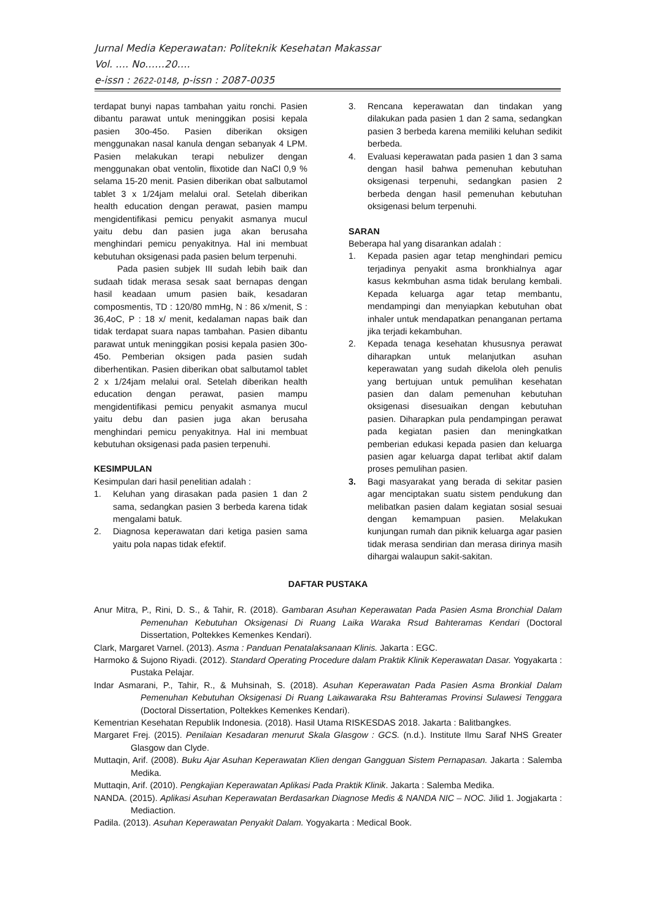Jurnal Media Keperawatan: Politeknik Kesehatan Makassar
Vol. …. No……20….
e-issn : 2622-0148, p-issn : 2087-0035
terdapat bunyi napas tambahan yaitu ronchi. Pasien dibantu parawat untuk meninggikan posisi kepala pasien 30o-45o. Pasien diberikan oksigen menggunakan nasal kanula dengan sebanyak 4 LPM. Pasien melakukan terapi nebulizer dengan menggunakan obat ventolin, flixotide dan NaCl 0,9 % selama 15-20 menit. Pasien diberikan obat salbutamol tablet 3 x 1/24jam melalui oral. Setelah diberikan health education dengan perawat, pasien mampu mengidentifikasi pemicu penyakit asmanya mucul yaitu debu dan pasien juga akan berusaha menghindari pemicu penyakitnya. Hal ini membuat kebutuhan oksigenasi pada pasien belum terpenuhi.
Pada pasien subjek III sudah lebih baik dan sudaah tidak merasa sesak saat bernapas dengan hasil keadaan umum pasien baik, kesadaran composmentis, TD : 120/80 mmHg, N : 86 x/menit, S : 36,4oC, P : 18 x/ menit, kedalaman napas baik dan tidak terdapat suara napas tambahan. Pasien dibantu parawat untuk meninggikan posisi kepala pasien 30o-45o. Pemberian oksigen pada pasien sudah diberhentikan. Pasien diberikan obat salbutamol tablet 2 x 1/24jam melalui oral. Setelah diberikan health education dengan perawat, pasien mampu mengidentifikasi pemicu penyakit asmanya mucul yaitu debu dan pasien juga akan berusaha menghindari pemicu penyakitnya. Hal ini membuat kebutuhan oksigenasi pada pasien terpenuhi.
KESIMPULAN
Kesimpulan dari hasil penelitian adalah :
1. Keluhan yang dirasakan pada pasien 1 dan 2 sama, sedangkan pasien 3 berbeda karena tidak mengalami batuk.
2. Diagnosa keperawatan dari ketiga pasien sama yaitu pola napas tidak efektif.
3. Rencana keperawatan dan tindakan yang dilakukan pada pasien 1 dan 2 sama, sedangkan pasien 3 berbeda karena memiliki keluhan sedikit berbeda.
4. Evaluasi keperawatan pada pasien 1 dan 3 sama dengan hasil bahwa pemenuhan kebutuhan oksigenasi terpenuhi, sedangkan pasien 2 berbeda dengan hasil pemenuhan kebutuhan oksigenasi belum terpenuhi.
SARAN
Beberapa hal yang disarankan adalah :
1. Kepada pasien agar tetap menghindari pemicu terjadinya penyakit asma bronkhialnya agar kasus kekmbuhan asma tidak berulang kembali. Kepada keluarga agar tetap membantu, mendampingi dan menyiapkan kebutuhan obat inhaler untuk mendapatkan penanganan pertama jika terjadi kekambuhan.
2. Kepada tenaga kesehatan khususnya perawat diharapkan untuk melanjutkan asuhan keperawatan yang sudah dikelola oleh penulis yang bertujuan untuk pemulihan kesehatan pasien dan dalam pemenuhan kebutuhan oksigenasi disesuaikan dengan kebutuhan pasien. Diharapkan pula pendampingan perawat pada kegiatan pasien dan meningkatkan pemberian edukasi kepada pasien dan keluarga pasien agar keluarga dapat terlibat aktif dalam proses pemulihan pasien.
3. Bagi masyarakat yang berada di sekitar pasien agar menciptakan suatu sistem pendukung dan melibatkan pasien dalam kegiatan sosial sesuai dengan kemampuan pasien. Melakukan kunjungan rumah dan piknik keluarga agar pasien tidak merasa sendirian dan merasa dirinya masih dihargai walaupun sakit-sakitan.
DAFTAR PUSTAKA
Anur Mitra, P., Rini, D. S., & Tahir, R. (2018). Gambaran Asuhan Keperawatan Pada Pasien Asma Bronchial Dalam Pemenuhan Kebutuhan Oksigenasi Di Ruang Laika Waraka Rsud Bahteramas Kendari (Doctoral Dissertation, Poltekkes Kemenkes Kendari).
Clark, Margaret Varnel. (2013). Asma : Panduan Penatalaksanaan Klinis. Jakarta : EGC.
Harmoko & Sujono Riyadi. (2012). Standard Operating Procedure dalam Praktik Klinik Keperawatan Dasar. Yogyakarta : Pustaka Pelajar.
Indar Asmarani, P., Tahir, R., & Muhsinah, S. (2018). Asuhan Keperawatan Pada Pasien Asma Bronkial Dalam Pemenuhan Kebutuhan Oksigenasi Di Ruang Laikawaraka Rsu Bahteramas Provinsi Sulawesi Tenggara (Doctoral Dissertation, Poltekkes Kemenkes Kendari).
Kementrian Kesehatan Republik Indonesia. (2018). Hasil Utama RISKESDAS 2018. Jakarta : Balitbangkes.
Margaret Frej. (2015). Penilaian Kesadaran menurut Skala Glasgow : GCS. (n.d.). Institute Ilmu Saraf NHS Greater Glasgow dan Clyde.
Muttaqin, Arif. (2008). Buku Ajar Asuhan Keperawatan Klien dengan Gangguan Sistem Pernapasan. Jakarta : Salemba Medika.
Muttaqin, Arif. (2010). Pengkajian Keperawatan Aplikasi Pada Praktik Klinik. Jakarta : Salemba Medika.
NANDA. (2015). Aplikasi Asuhan Keperawatan Berdasarkan Diagnose Medis & NANDA NIC – NOC. Jilid 1. Jogjakarta : Mediaction.
Padila. (2013). Asuhan Keperawatan Penyakit Dalam. Yogyakarta : Medical Book.